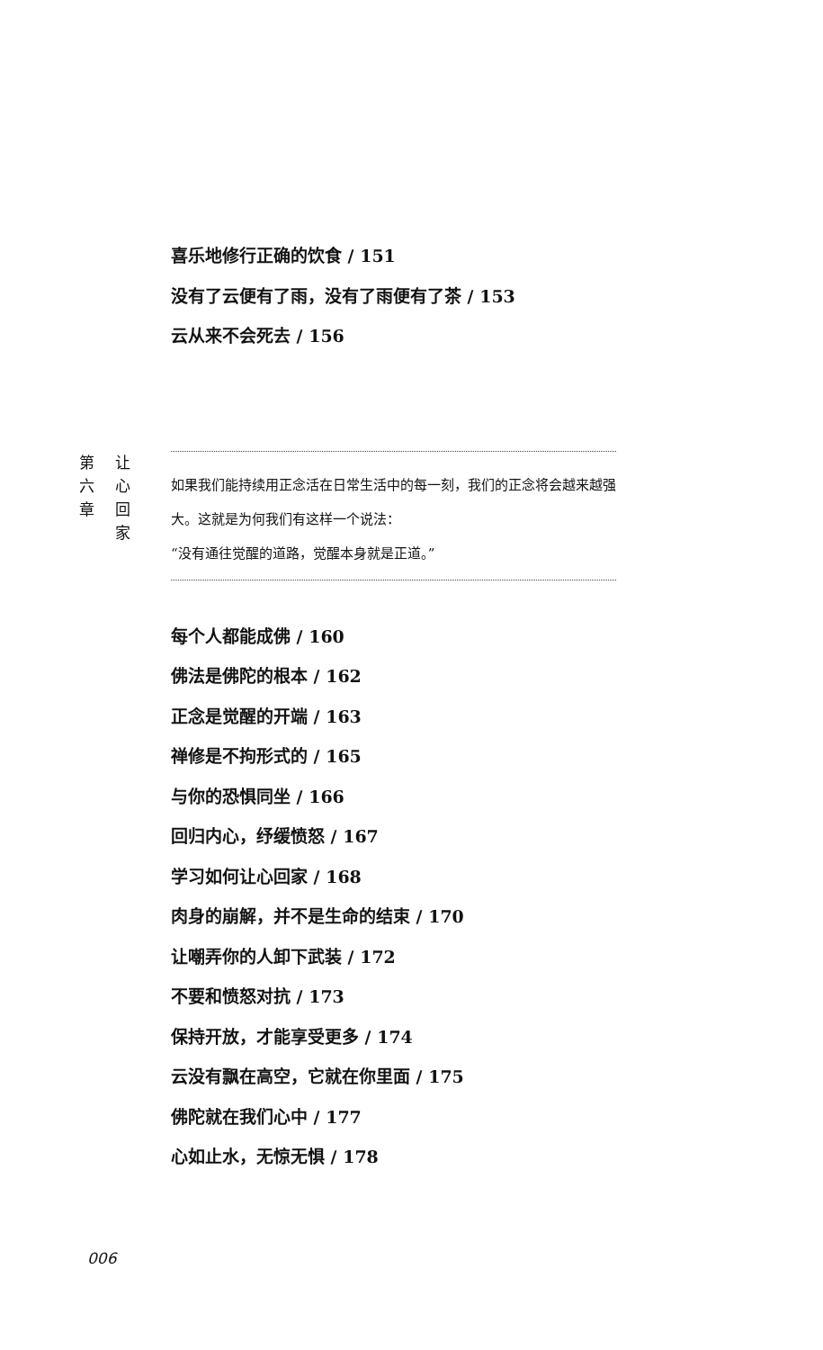喜乐地修行正确的饮食 / 151
没有了云便有了雨，没有了雨便有了茶 / 153
云从来不会死去 / 156
第 六 章 让 心 回 家
如果我们能持续用正念活在日常生活中的每一刻，我们的正念将会越来越强大。这就是为何我们有这样一个说法：
“没有通往觉醒的道路，觉醒本身就是正道。”
每个人都能成佛 / 160
佛法是佛陀的根本 / 162
正念是觉醒的开端 / 163
禅修是不拘形式的 / 165
与你的恐惧同坐 / 166
回归内心，纾缓愤怒 / 167
学习如何让心回家 / 168
肉身的崩解，并不是生命的结束 / 170
让嘲弄你的人卸下武装 / 172
不要和愤怒对抗 / 173
保持开放，才能享受更多 / 174
云没有飘在高空，它就在你里面 / 175
佛陀就在我们心中 / 177
心如止水，无惊无惧 / 178
006